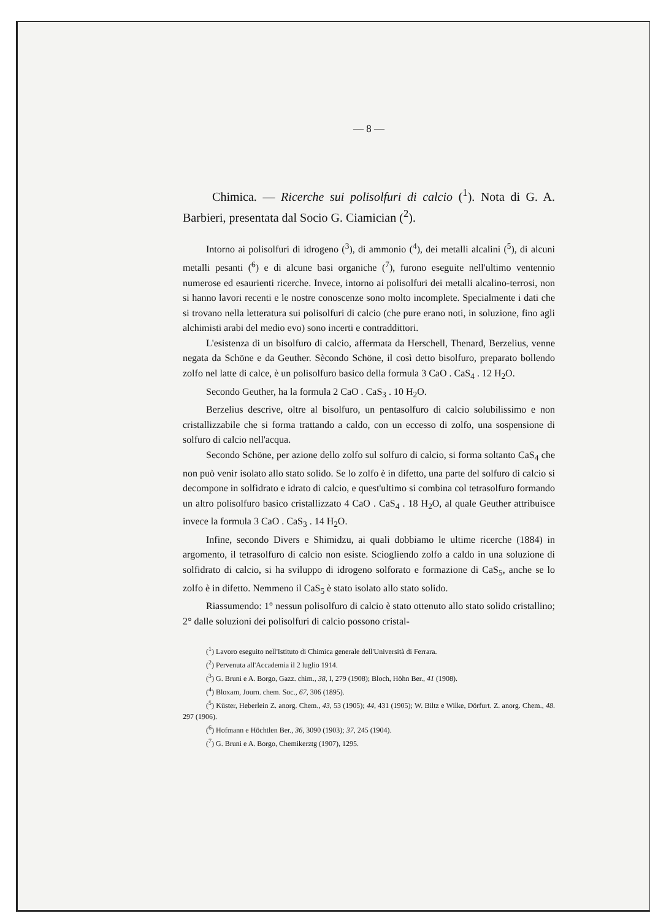— 8 —
Chimica. — Ricerche sui polisolfuri di calcio (<sup>1</sup>). Nota di G. A. Barbieri, presentata dal Socio G. Ciamician (<sup>2</sup>).
Intorno ai polisolfuri di idrogeno (<sup>3</sup>), di ammonio (<sup>4</sup>), dei metalli alcalini (<sup>5</sup>), di alcuni metalli pesanti (<sup>6</sup>) e di alcune basi organiche (<sup>7</sup>), furono eseguite nell'ultimo ventennio numerose ed esaurienti ricerche. Invece, intorno ai polisolfuri dei metalli alcalino-terrosi, non si hanno lavori recenti e le nostre conoscenze sono molto incomplete. Specialmente i dati che si trovano nella letteratura sui polisolfuri di calcio (che pure erano noti, in soluzione, fino agli alchimisti arabi del medio evo) sono incerti e contraddittori.
L'esistenza di un bisolfuro di calcio, affermata da Herschell, Thenard, Berzelius, venne negata da Schöne e da Geuther. Sècondo Schöne, il così detto bisolfuro, preparato bollendo zolfo nel latte di calce, è un polisolfuro basico della formula 3 CaO . CaS<sub>4</sub> . 12 H<sub>2</sub>O.
Secondo Geuther, ha la formula 2 CaO . CaS<sub>3</sub> . 10 H<sub>2</sub>O.
Berzelius descrive, oltre al bisolfuro, un pentasolfuro di calcio solubilissimo e non cristallizzabile che si forma trattando a caldo, con un eccesso di zolfo, una sospensione di solfuro di calcio nell'acqua.
Secondo Schöne, per azione dello zolfo sul solfuro di calcio, si forma soltanto CaS<sub>4</sub> che non può venir isolato allo stato solido. Se lo zolfo è in difetto, una parte del solfuro di calcio si decompone in solfidrato e idrato di calcio, e quest'ultimo si combina col tetrasolfuro formando un altro polisolfuro basico cristallizzato 4 CaO . CaS<sub>4</sub> . 18 H<sub>2</sub>O, al quale Geuther attribuisce invece la formula 3 CaO . CaS<sub>3</sub> . 14 H<sub>2</sub>O.
Infine, secondo Divers e Shimidzu, ai quali dobbiamo le ultime ricerche (1884) in argomento, il tetrasolfuro di calcio non esiste. Sciogliendo zolfo a caldo in una soluzione di solfidrato di calcio, si ha sviluppo di idrogeno solforato e formazione di CaS<sub>5</sub>, anche se lo zolfo è in difetto. Nemmeno il CaS<sub>5</sub> è stato isolato allo stato solido.
Riassumendo: 1° nessun polisolfuro di calcio è stato ottenuto allo stato solido cristallino; 2° dalle soluzioni dei polisolfuri di calcio possono cristal-
(<sup>1</sup>) Lavoro eseguito nell'Istituto di Chimica generale dell'Università di Ferrara.
(<sup>2</sup>) Pervenuta all'Accademia il 2 luglio 1914.
(<sup>3</sup>) G. Bruni e A. Borgo, Gazz. chim., 38, I, 279 (1908); Bloch, Höhn Ber., 41 (1908).
(<sup>4</sup>) Bloxam, Journ. chem. Soc., 67, 306 (1895).
(<sup>5</sup>) Küster, Heberlein Z. anorg. Chem., 43, 53 (1905); 44, 431 (1905); W. Biltz e Wilke, Dörfurt. Z. anorg. Chem., 48. 297 (1906).
(<sup>6</sup>) Hofmann e Höchtlen Ber., 36, 3090 (1903); 37, 245 (1904).
(<sup>7</sup>) G. Bruni e A. Borgo, Chemikerztg (1907), 1295.